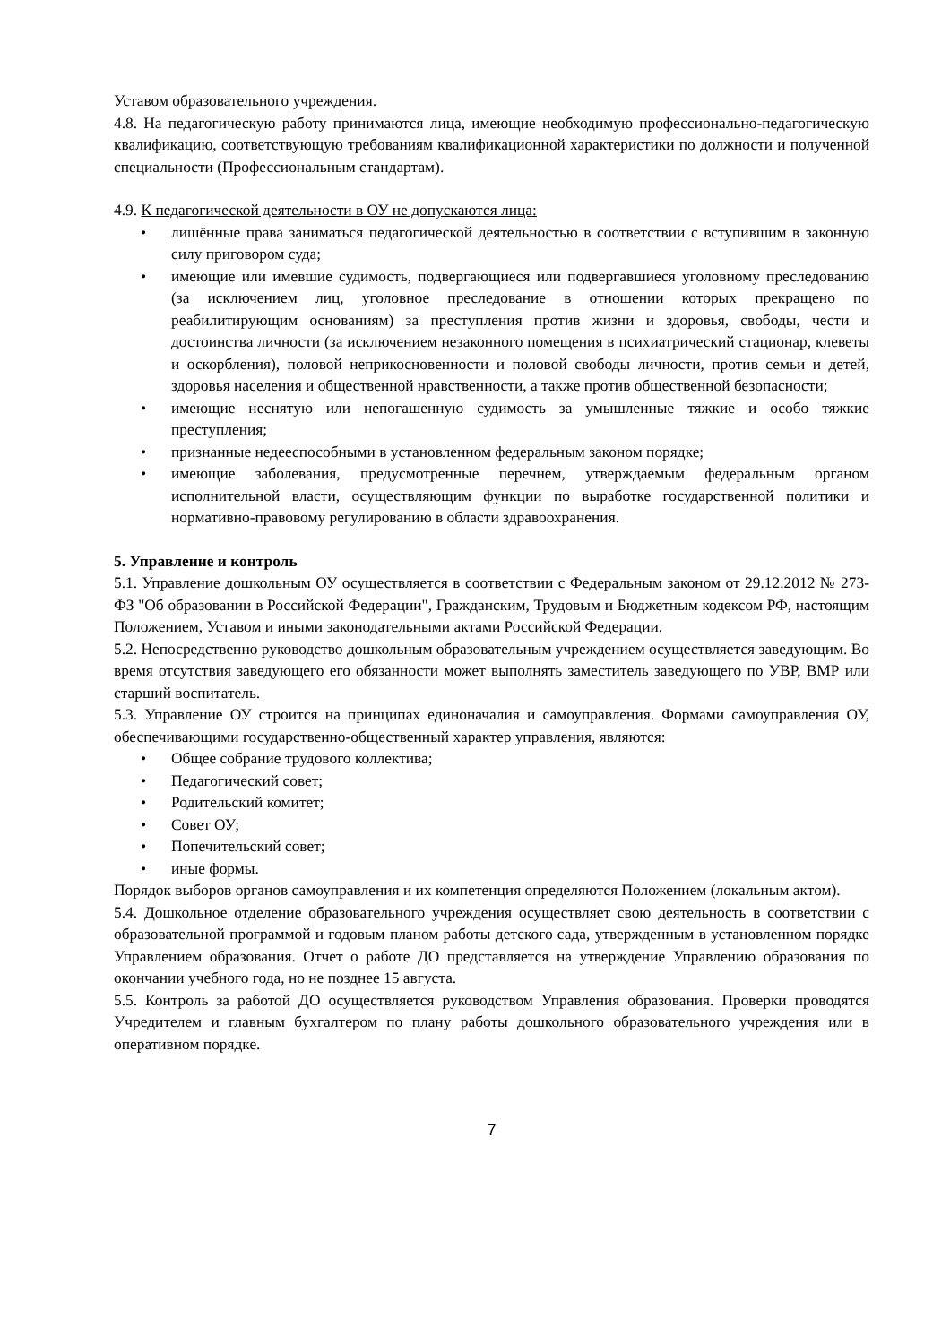Уставом образовательного учреждения.
4.8. На педагогическую работу принимаются лица, имеющие необходимую профес­сионально-педагогическую квалификацию, соответствующую требованиям квалифи­кационной характеристики по должности и полученной специальности (Профессиональным стандартам).
4.9. К педагогической деятельности в ОУ не допускаются лица:
• лишённые права заниматься педагогической деятельностью в соответствии с вступившим в законную силу приговором суда;
• имеющие или имевшие судимость, подвергающиеся или подвергавшиеся уголовному преследованию (за исключением лиц, уголовное преследование в отношении которых прекращено по реабилитирующим основаниям) за преступления против жизни и здоровья, свободы, чести и достоинства личности (за исключением незаконного помещения в психиатрический стационар, клеветы и оскорбления), половой неприкосновенности и половой свободы личности, против семьи и детей, здоровья населения и общественной нравственности, а также против общественной безопасности;
• имеющие неснятую или непогашенную судимость за умышленные тяжкие и особо тяжкие преступления;
• признанные недееспособными в установленном федеральным законом порядке;
• имеющие заболевания, предусмотренные перечнем, утверждаемым федеральным органом исполнительной власти, осуществляющим функции по выработке государственной политики и нормативно-правовому регулированию в области здравоохранения.
5. Управление и контроль
5.1. Управление дошкольным ОУ осуществляется в соответствии с Федеральным законом от 29.12.2012 № 273-ФЗ "Об образовании в Российской Федерации", Гражданским, Трудовым и Бюджетным кодексом РФ, настоящим Положением, Уставом и иными законодательными актами Российской Федерации.
5.2. Непосредственно руководство дошкольным образовательным учреждением осуществляется заведующим. Во время отсутствия заведующего его обязанности может выполнять заместитель заведующего по УВР, ВМР или старший воспитатель.
5.3. Управление ОУ строится на принципах единоначалия и самоуправления. Формами самоуправления ОУ, обеспечивающими государственно-общественный характер управления, являются:
• Общее собрание трудового коллектива;
• Педагогический совет;
• Родительский комитет;
• Совет ОУ;
• Попечительский совет;
• иные формы.
Порядок выборов органов самоуправления и их компетенция определяются Положением (локальным актом).
5.4. Дошкольное отделение образовательного учреждения осуществляет свою деятельность в соответствии с образовательной программой и годовым планом работы детского сада, утвержденным в установленном порядке Управлением образования. Отчет о работе ДО представляется на утверждение Управлению образования по окончании учебного года, но не позднее 15 августа.
5.5. Контроль за работой ДО осуществляется руководством Управления образования. Проверки проводятся Учредителем и главным бухгалтером по плану работы дошкольного образовательного учреждения или в оперативном порядке.
7